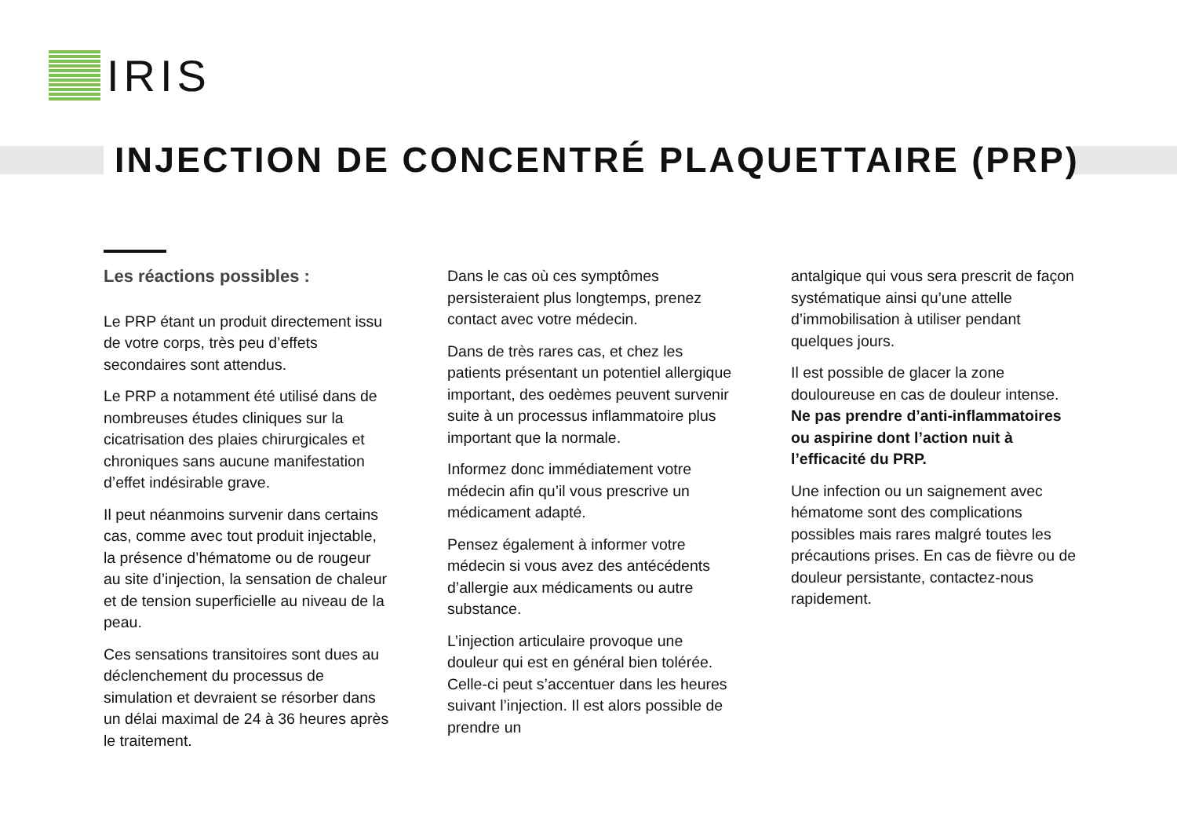IRIS
INJECTION DE CONCENTRÉ PLAQUETTAIRE (PRP)
Les réactions possibles :
Le PRP étant un produit directement issu de votre corps, très peu d’effets secondaires sont attendus.
Le PRP a notamment été utilisé dans de nombreuses études cliniques sur la cicatrisation des plaies chirurgicales et chroniques sans aucune manifestation d’effet indésirable grave.
Il peut néanmoins survenir dans certains cas, comme avec tout produit injectable, la présence d’hématome ou de rougeur au site d’injection, la sensation de chaleur et de tension superficielle au niveau de la peau.
Ces sensations transitoires sont dues au déclenchement du processus de simulation et devraient se résorber dans un délai maximal de 24 à 36 heures après le traitement.
Dans le cas où ces symptômes persisteraient plus longtemps, prenez contact avec votre médecin.
Dans de très rares cas, et chez les patients présentant un potentiel allergique important, des oedèmes peuvent survenir suite à un processus inflammatoire plus important que la normale.
Informez donc immédiatement votre médecin afin qu’il vous prescrive un médicament adapté.
Pensez également à informer votre médecin si vous avez des antécédents d’allergie aux médicaments ou autre substance.
L’injection articulaire provoque une douleur qui est en général bien tolérée. Celle-ci peut s’accentuer dans les heures suivant l’injection. Il est alors possible de prendre un
antalgique qui vous sera prescrit de façon systématique ainsi qu’une attelle d’immobilisation à utiliser pendant quelques jours.
Il est possible de glacer la zone douloureuse en cas de douleur intense. Ne pas prendre d’anti-inflammatoires ou aspirine dont l’action nuit à l’efficacité du PRP.
Une infection ou un saignement avec hématome sont des complications possibles mais rares malgré toutes les précautions prises. En cas de fièvre ou de douleur persistante, contactez-nous rapidement.